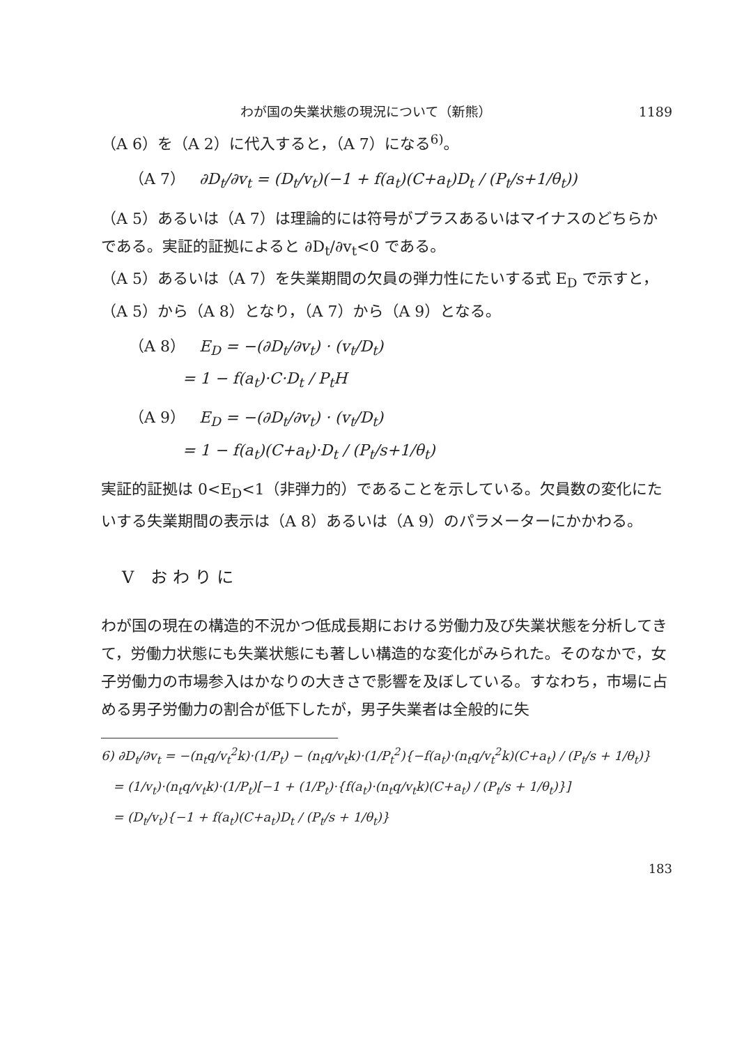わが国の失業状態の現況について（新熊） 1189
（A 6）を（A 2）に代入すると，（A 7）になる<sup>6)</sup>。
（A 7） ∂D<sub>t</sub>/∂v<sub>t</sub> = (D<sub>t</sub>/v<sub>t</sub>)(−1 + f(a<sub>t</sub>)(C+a<sub>t</sub>)D<sub>t</sub> / (P<sub>t</sub>/s+1/θ<sub>t</sub>))
（A 5）あるいは（A 7）は理論的には符号がプラスあるいはマイナスのどちらかである。実証的証拠によると ∂D<sub>t</sub>/∂v<sub>t</sub><0 である。
（A 5）あるいは（A 7）を失業期間の欠員の弾力性にたいする式 E<sub>D</sub> で示すと，（A 5）から（A 8）となり，（A 7）から（A 9）となる。
（A 8） E<sub>D</sub> = −(∂D<sub>t</sub>/∂v<sub>t</sub>) · (v<sub>t</sub>/D<sub>t</sub>)
= 1 − f(a<sub>t</sub>)·C·D<sub>t</sub> / P<sub>t</sub>H
（A 9） E<sub>D</sub> = −(∂D<sub>t</sub>/∂v<sub>t</sub>) · (v<sub>t</sub>/D<sub>t</sub>)
= 1 − f(a<sub>t</sub>)(C+a<sub>t</sub>)·D<sub>t</sub> / (P<sub>t</sub>/s+1/θ<sub>t</sub>)
実証的証拠は 0<E<sub>D</sub><1（非弾力的）であることを示している。欠員数の変化にたいする失業期間の表示は（A 8）あるいは（A 9）のパラメーターにかかわる。
V　お わ り に
わが国の現在の構造的不況かつ低成長期における労働力及び失業状態を分析してきて，労働力状態にも失業状態にも著しい構造的な変化がみられた。そのなかで，女子労働力の市場参入はかなりの大きさで影響を及ぼしている。すなわち，市場に占める男子労働力の割合が低下したが，男子失業者は全般的に失
6) ∂D<sub>t</sub>/∂v<sub>t</sub> = −(n<sub>t</sub>q/v<sub>t</sub><sup>2</sup>k)·(1/P<sub>t</sub>) − (n<sub>t</sub>q/v<sub>t</sub>k)·(1/P<sub>t</sub><sup>2</sup>){−f(a<sub>t</sub>)·(n<sub>t</sub>q/v<sub>t</sub><sup>2</sup>k)(C+a<sub>t</sub>) / (P<sub>t</sub>/s + 1/θ<sub>t</sub>)}
= (1/v<sub>t</sub>)·(n<sub>t</sub>q/v<sub>t</sub>k)·(1/P<sub>t</sub>)[−1 + (1/P<sub>t</sub>)·{f(a<sub>t</sub>)·(n<sub>t</sub>q/v<sub>t</sub>k)(C+a<sub>t</sub>) / (P<sub>t</sub>/s + 1/θ<sub>t</sub>)}]
= (D<sub>t</sub>/v<sub>t</sub>){−1 + f(a<sub>t</sub>)(C+a<sub>t</sub>)D<sub>t</sub> / (P<sub>t</sub>/s + 1/θ<sub>t</sub>)}
183